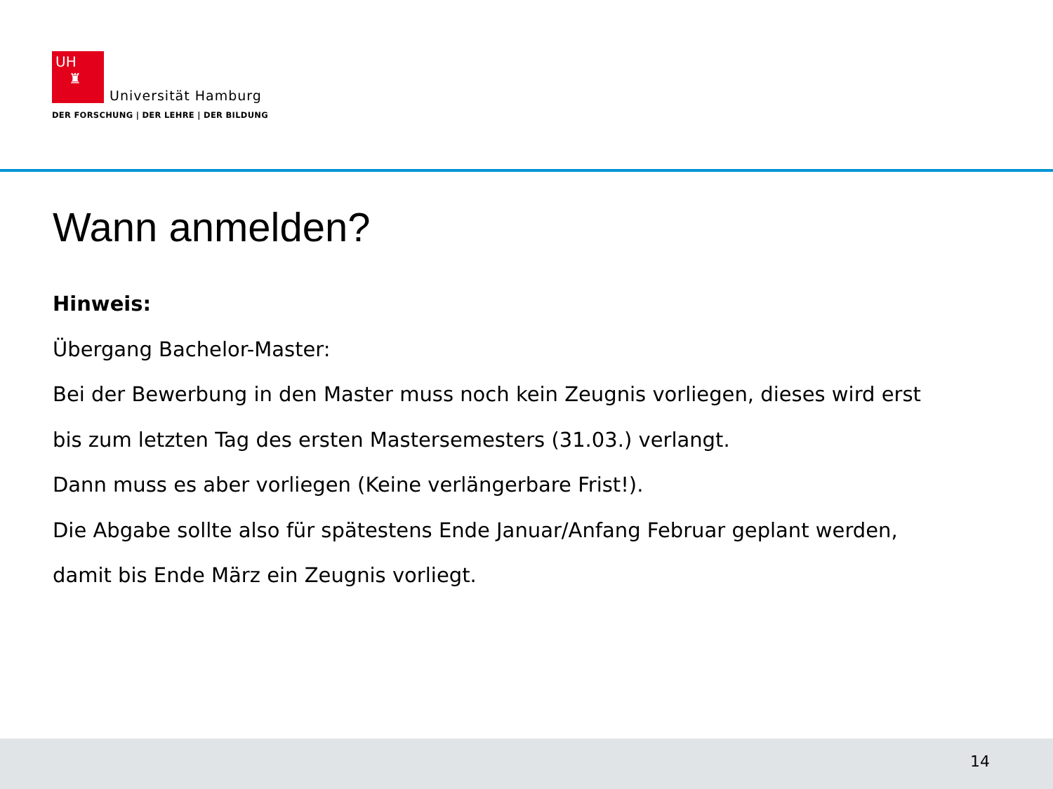UH
♜ Universität Hamburg
DER FORSCHUNG | DER LEHRE | DER BILDUNG
Wann anmelden?
Hinweis:
Übergang Bachelor-Master:
Bei der Bewerbung in den Master muss noch kein Zeugnis vorliegen, dieses wird erst
bis zum letzten Tag des ersten Mastersemesters (31.03.) verlangt.
Dann muss es aber vorliegen (Keine verlängerbare Frist!).
Die Abgabe sollte also für spätestens Ende Januar/Anfang Februar geplant werden,
damit bis Ende März ein Zeugnis vorliegt.
14